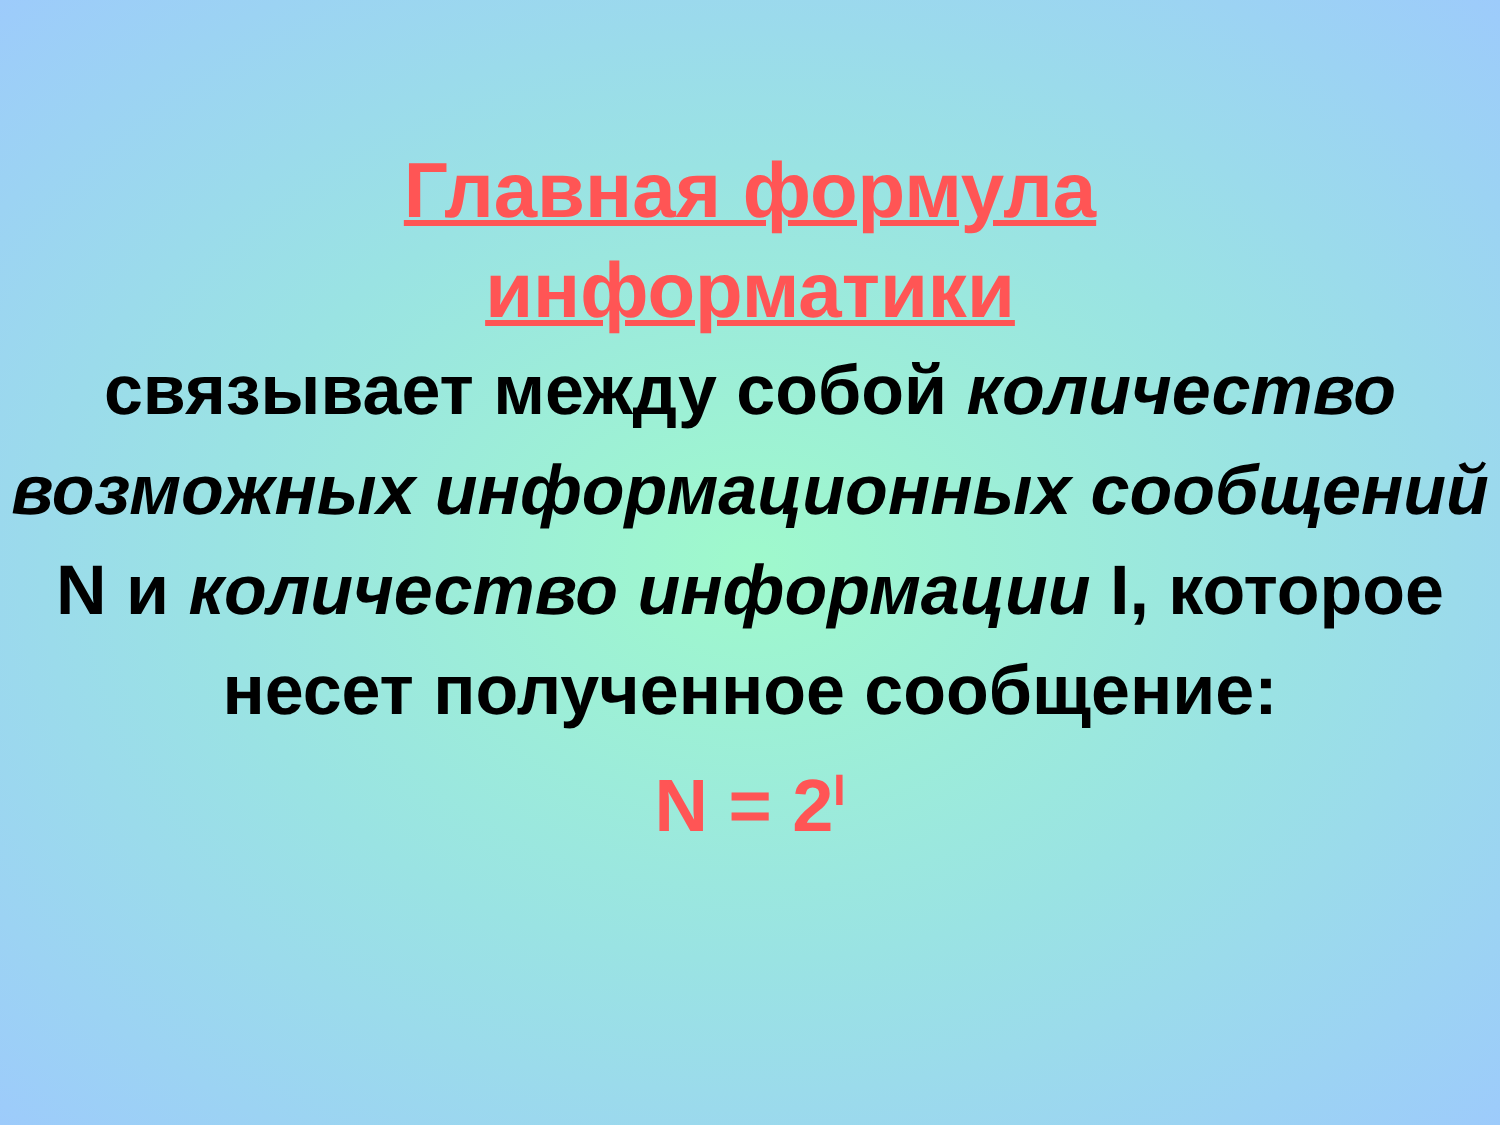Главная формула
информатики
связывает между собой количество возможных информационных сообщений N и количество информации I, которое несет полученное сообщение:
N = 2<sup>I</sup>